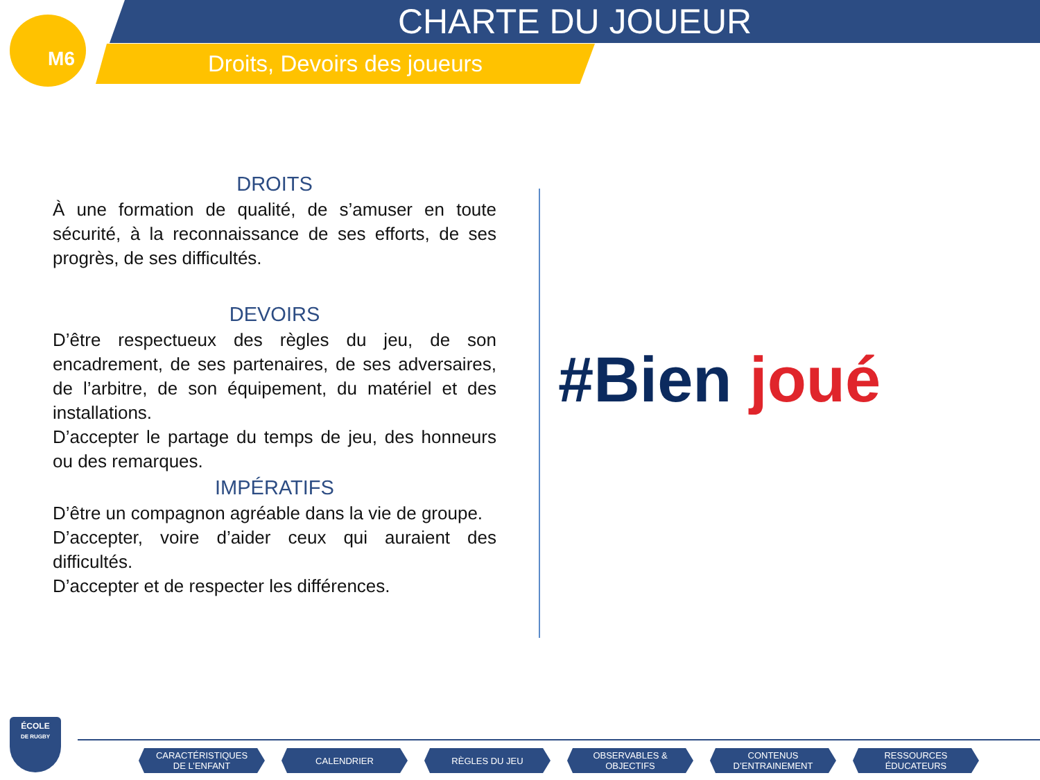M6 CHARTE DU JOUEUR
Droits, Devoirs des joueurs
DROITS
À une formation de qualité, de s’amuser en toute sécurité, à la reconnaissance de ses efforts, de ses progrès, de ses difficultés.
DEVOIRS
D’être respectueux des règles du jeu, de son encadrement, de ses partenaires, de ses adversaires, de l’arbitre, de son équipement, du matériel et des installations.
D’accepter le partage du temps de jeu, des honneurs ou des remarques.
IMPÉRATIFS
D’être un compagnon agréable dans la vie de groupe.
D’accepter, voire d’aider ceux qui auraient des difficultés.
D’accepter et de respecter les différences.
#Bien joué
ÉCOLE
DE RUGBY
CARACTÉRISTIQUES
DE L’ENFANT
CALENDRIER RÈGLES DU JEU OBSERVABLES &
OBJECTIFS
CONTENUS
D’ENTRAINEMENT
RESSOURCES
ÉDUCATEURS